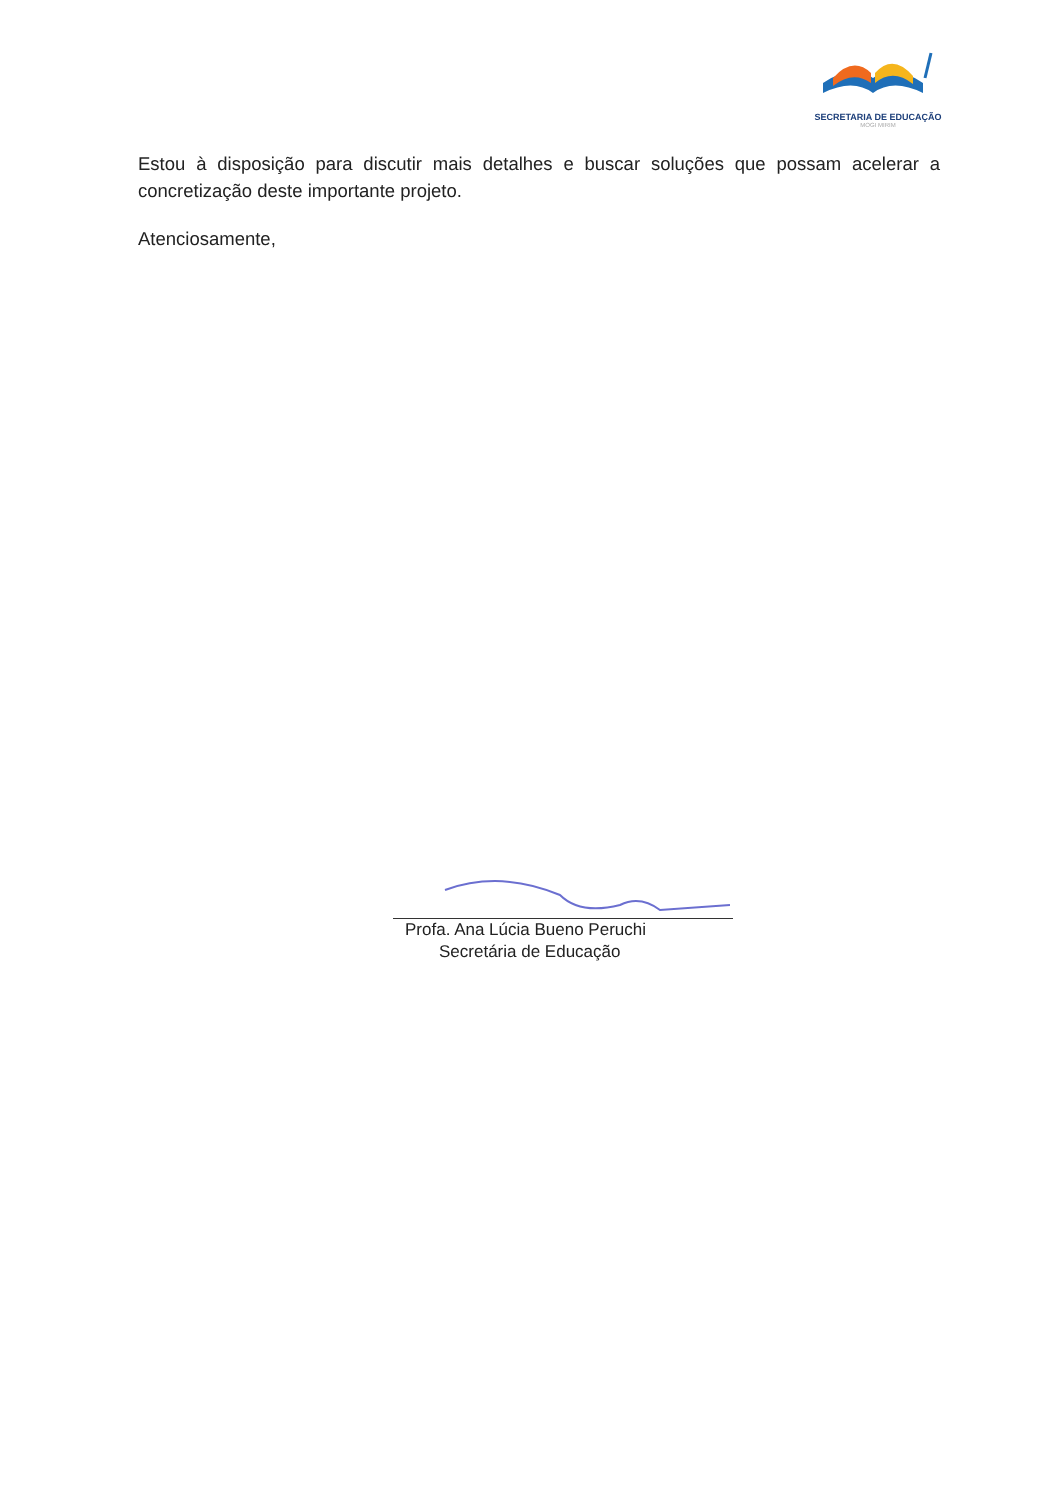SECRETARIA DE EDUCAÇÃO
MOGI MIRIM
Estou à disposição para discutir mais detalhes e buscar soluções que possam acelerar a concretização deste importante projeto.
Atenciosamente,
Profa. Ana Lúcia Bueno Peruchi
Secretária de Educação